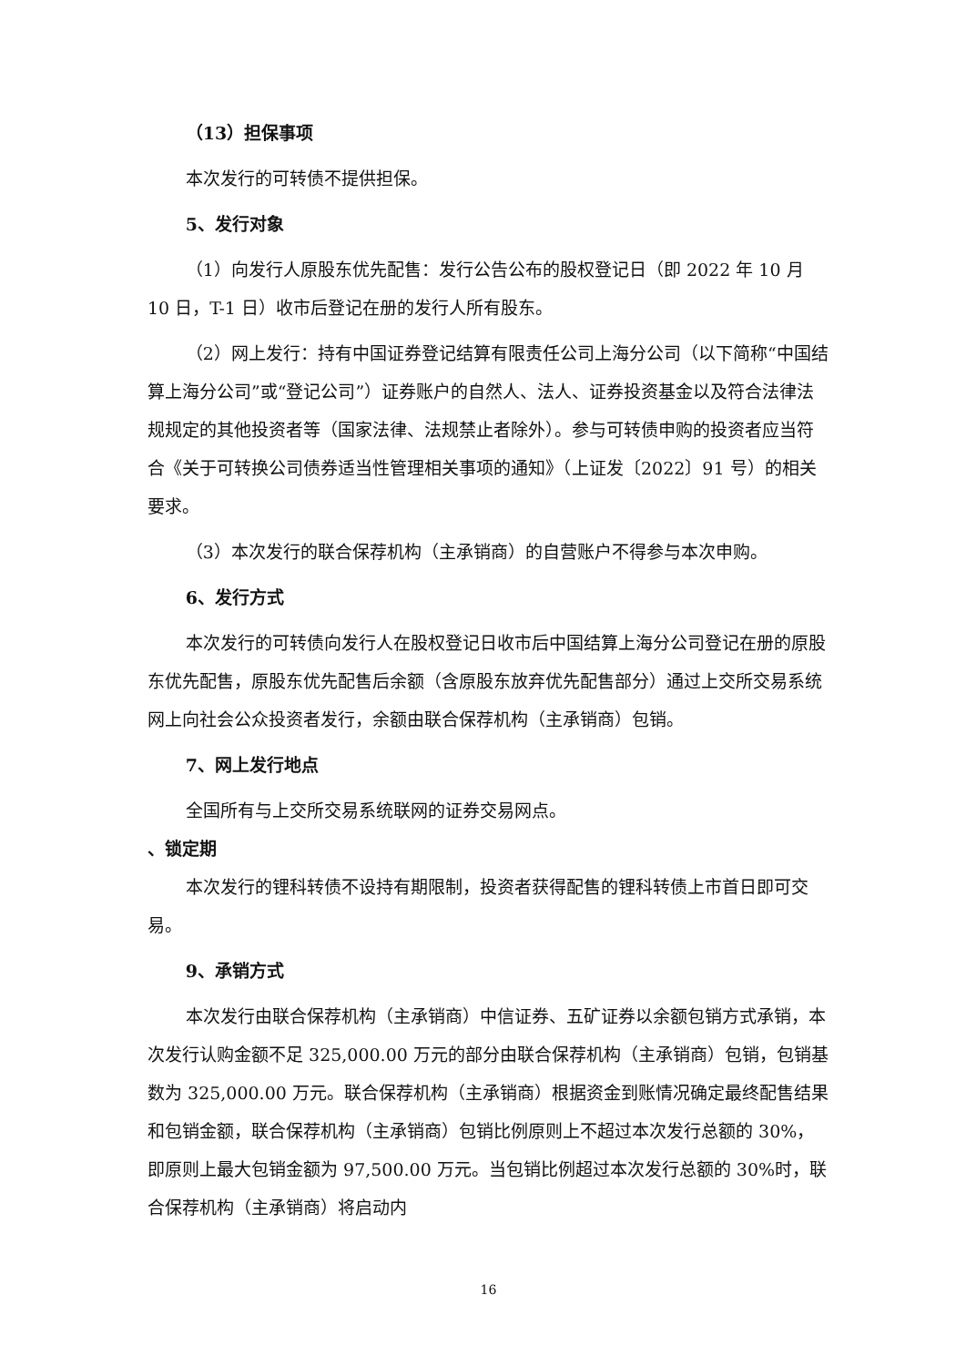（13）担保事项
本次发行的可转债不提供担保。
5、发行对象
（1）向发行人原股东优先配售：发行公告公布的股权登记日（即 2022 年 10 月 10 日，T-1 日）收市后登记在册的发行人所有股东。
（2）网上发行：持有中国证券登记结算有限责任公司上海分公司（以下简称“中国结算上海分公司”或“登记公司”）证券账户的自然人、法人、证券投资基金以及符合法律法规规定的其他投资者等（国家法律、法规禁止者除外）。参与可转债申购的投资者应当符合《关于可转换公司债券适当性管理相关事项的通知》（上证发〔2022〕91 号）的相关要求。
（3）本次发行的联合保荐机构（主承销商）的自营账户不得参与本次申购。
6、发行方式
本次发行的可转债向发行人在股权登记日收市后中国结算上海分公司登记在册的原股东优先配售，原股东优先配售后余额（含原股东放弃优先配售部分）通过上交所交易系统网上向社会公众投资者发行，余额由联合保荐机构（主承销商）包销。
7、网上发行地点
全国所有与上交所交易系统联网的证券交易网点。
、锁定期
本次发行的锂科转债不设持有期限制，投资者获得配售的锂科转债上市首日即可交易。
9、承销方式
本次发行由联合保荐机构（主承销商）中信证券、五矿证券以余额包销方式承销，本次发行认购金额不足 325,000.00 万元的部分由联合保荐机构（主承销商）包销，包销基数为 325,000.00 万元。联合保荐机构（主承销商）根据资金到账情况确定最终配售结果和包销金额，联合保荐机构（主承销商）包销比例原则上不超过本次发行总额的 30%，即原则上最大包销金额为 97,500.00 万元。当包销比例超过本次发行总额的 30%时，联合保荐机构（主承销商）将启动内
16